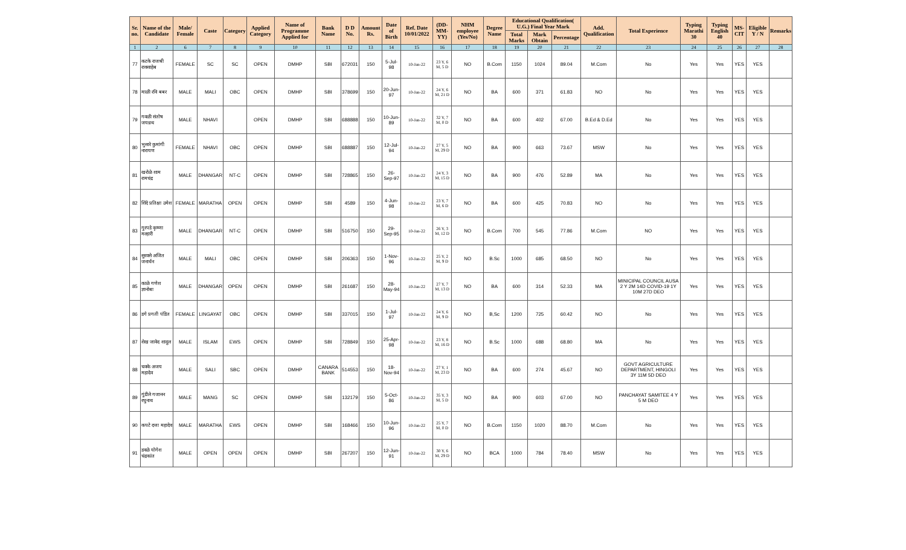| Sr. no. | Name of the Candidate | Male/ Female | Caste | Category | Applied Category | Name of Programme Applied for | Bank Name | D D No. | Amount Rs. | Date of Birth | Ref. Date 10/01/2022 | (DD-MM-YY) | NHM employee (Yes/No) | Degree Name | Educational Qualification( U.G.) Final Year Mark | | | Add. Qualification | Total Experience | Typing Marathi 30 | Typing English 40 | MS-CIT | Eligible Y / N | Remarks |
| --- | --- | --- | --- | --- | --- | --- | --- | --- | --- | --- | --- | --- | --- | --- | --- | --- | --- | --- | --- | --- | --- | --- | --- | --- |
| | | | | | | | | | | | | | | | Total Marks | Mark Obtain | Percentage | | | | | | | |
| 1 | 2 | 6 | 7 | 8 | 9 | 10 | 11 | 12 | 13 | 14 | 15 | 16 | 17 | 18 | 19 | 20 | 21 | 22 | 23 | 24 | 25 | 26 | 27 | 28 |
| 77 | कटके राजश्री रावसाहेब | FEMALE | SC | SC | OPEN | DMHP | SBI | 672031 | 150 | 5-Jul-98 | 10-Jan-22 | 23 Y, 6 M, 5 D | NO | B.Com | 1150 | 1024 | 89.04 | M.Com | No | Yes | Yes | YES | YES | |
| 78 | माळी रवि बबर | MALE | MALI | OBC | OPEN | DMHP | SBI | 378699 | 150 | 20-Jun-97 | 10-Jan-22 | 24 Y, 6 M, 21 D | NO | BA | 600 | 371 | 61.83 | NO | No | Yes | Yes | YES | YES | |
| 79 | गवळी संतोष जयध्रथ | MALE | NHAVI | | OPEN | DMHP | SBI | 688888 | 150 | 10-Jun-89 | 10-Jan-22 | 32 Y, 7 M, 0 D | NO | BA | 600 | 402 | 67.00 | B.Ed & D.Ed | No | Yes | Yes | YES | YES | |
| 80 | भुसारे कुमांगी नारायण | FEMALE | NHAVI | OBC | OPEN | DMHP | SBI | 688887 | 150 | 12-Jul-94 | 10-Jan-22 | 27 Y, 5 M, 29 D | NO | BA | 900 | 663 | 73.67 | MSW | No | Yes | Yes | YES | YES | |
| 81 | खरोळे शाम रामचंद्र | MALE | DHANGAR | NT-C | OPEN | DMHP | SBI | 728865 | 150 | 26-Sep-97 | 10-Jan-22 | 24 Y, 3 M, 15 D | NO | BA | 900 | 476 | 52.89 | MA | No | Yes | Yes | YES | YES | |
| 82 | शिंदे प्रतिक्षा उमेश | FEMALE | MARATHA | OPEN | OPEN | DMHP | SBI | 4589 | 150 | 4-Jun-98 | 10-Jan-22 | 23 Y, 7 M, 6 D | NO | BA | 600 | 425 | 70.83 | NO | No | Yes | Yes | YES | YES | |
| 83 | गुरपडे कृष्णा मल्हारी | MALE | DHANGAR | NT-C | OPEN | DMHP | SBI | 516750 | 150 | 29-Sep-95 | 10-Jan-22 | 26 Y, 3 M, 12 D | NO | B.Com | 700 | 545 | 77.86 | M.Com | NO | Yes | Yes | YES | YES | |
| 84 | सुरवसे अजित जनार्धन | MALE | MALI | OBC | OPEN | DMHP | SBI | 206363 | 150 | 1-Nov-96 | 10-Jan-22 | 25 Y, 2 M, 9 D | NO | B.Sc | 1000 | 685 | 68.50 | NO | No | Yes | Yes | YES | YES | |
| 85 | काळे गणेश ज्ञानोबा | MALE | DHANGAR | OPEN | OPEN | DMHP | SBI | 261687 | 150 | 28-May-94 | 10-Jan-22 | 27 Y, 7 M, 13 D | NO | BA | 600 | 314 | 52.33 | MA | MINICIPAL COUNCIL AUSA 2 Y 2M 14D COVID-19 1Y 10M 27D DEO | Yes | Yes | YES | YES | |
| 86 | डगे प्रगती पंडित | FEMALE | LINGAYAT | OBC | OPEN | DMHP | SBI | 337015 | 150 | 1-Jul-97 | 10-Jan-22 | 24 Y, 6 M, 9 D | NO | B,Sc | 1200 | 725 | 60.42 | NO | No | Yes | Yes | YES | YES | |
| 87 | शेख जावेद शादुल | MALE | ISLAM | EWS | OPEN | DMHP | SBI | 728849 | 150 | 25-Apr-98 | 10-Jan-22 | 23 Y, 8 M, 16 D | NO | B.Sc | 1000 | 688 | 68.80 | MA | No | Yes | Yes | YES | YES | |
| 88 | चक्के अजय महादेव | MALE | SALI | SBC | OPEN | DMHP | CANARA BANK | 514553 | 150 | 18-Nov-94 | 10-Jan-22 | 27 Y, 1 M, 23 D | NO | BA | 600 | 274 | 45.67 | NO | GOVT AGRICULTURE DEPARTMENT, HINGOLI 3Y 11M 5D DEO | Yes | Yes | YES | YES | |
| 89 | गुंडीले गजानन रघुनाथ | MALE | MANG | SC | OPEN | DMHP | SBI | 132179 | 150 | 5-Oct-86 | 10-Jan-22 | 35 Y, 3 M, 5 D | NO | BA | 900 | 603 | 67.00 | NO | PANCHAYAT SAMITEE 4 Y 5 M DEO | Yes | Yes | YES | YES | |
| 90 | कपटे दत्ता महादेव | MALE | MARATHA | EWS | OPEN | DMHP | SBI | 168466 | 150 | 10-Jun-96 | 10-Jan-22 | 25 Y, 7 M, 0 D | NO | B.Com | 1150 | 1020 | 88.70 | M.Com | No | Yes | Yes | YES | YES | |
| 91 | डवळे योगेश चंद्रकांत | MALE | OPEN | OPEN | OPEN | DMHP | SBI | 267207 | 150 | 12-Jun-91 | 10-Jan-22 | 30 Y, 6 M, 29 D | NO | BCA | 1000 | 784 | 78.40 | MSW | No | Yes | Yes | YES | YES | |